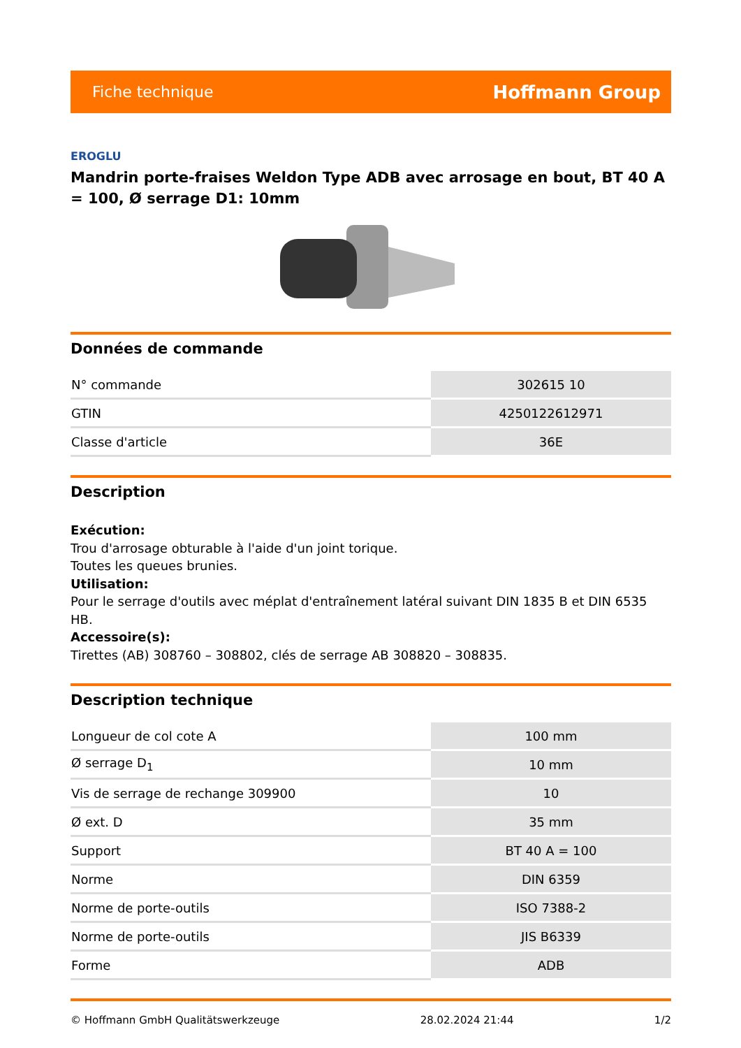Fiche technique Hoffmann Group
EROGLU
Mandrin porte-fraises Weldon Type ADB avec arrosage en bout, BT 40 A = 100, Ø serrage D1: 10mm
Données de commande
| N° commande | 302615 10 |
| GTIN | 4250122612971 |
| Classe d'article | 36E |
Description
Exécution:
Trou d'arrosage obturable à l'aide d'un joint torique.
Toutes les queues brunies.
Utilisation:
Pour le serrage d'outils avec méplat d'entraînement latéral suivant DIN 1835 B et DIN 6535 HB.
Accessoire(s):
Tirettes (AB) 308760 – 308802, clés de serrage AB 308820 – 308835.
Description technique
| Longueur de col cote A | 100 mm |
| Ø serrage D<sub>1</sub> | 10 mm |
| Vis de serrage de rechange 309900 | 10 |
| Ø ext. D | 35 mm |
| Support | BT 40 A = 100 |
| Norme | DIN 6359 |
| Norme de porte-outils | ISO 7388-2 |
| Norme de porte-outils | JIS B6339 |
| Forme | ADB |
© Hoffmann GmbH Qualitätswerkzeuge 28.02.2024 21:44 1/2